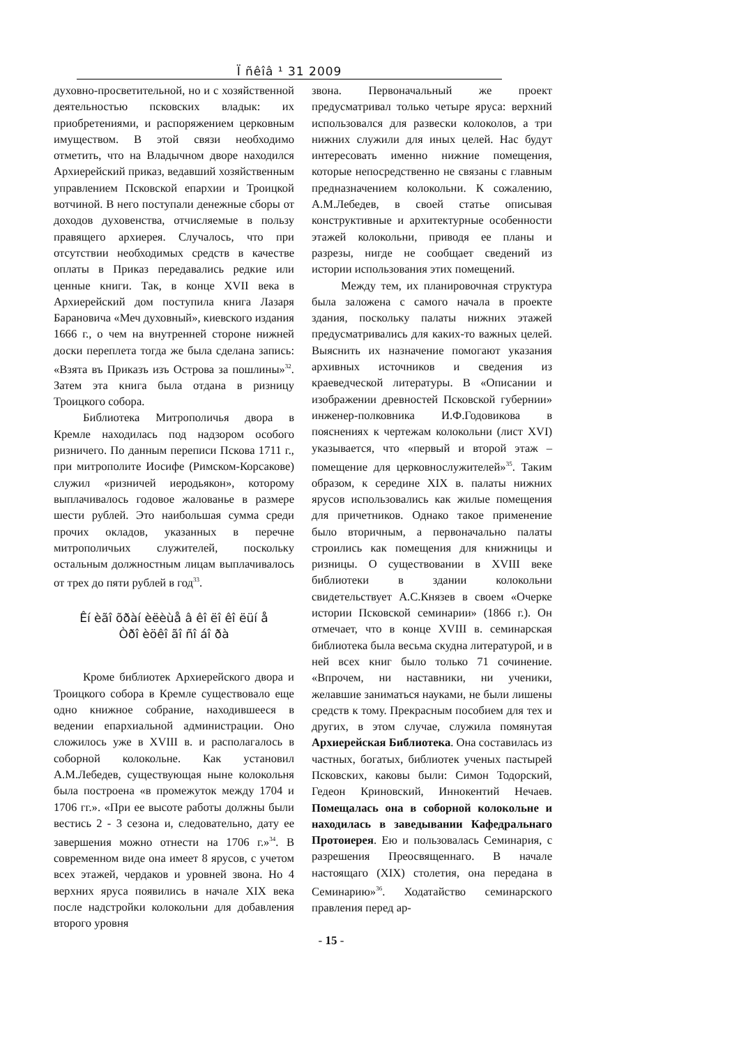Ї ñêîâ ¹ 31 2009
духовно-просветительной, но и с хозяйственной деятельностью псковских владык: их приобретениями, и распоряжением церковным имуществом. В этой связи необходимо отметить, что на Владычном дворе находился Архиерейский приказ, ведавший хозяйственным управлением Псковской епархии и Троицкой вотчиной. В него поступали денежные сборы от доходов духовенства, отчисляемые в пользу правящего архиерея. Случалось, что при отсутствии необходимых средств в качестве оплаты в Приказ передавались редкие или ценные книги. Так, в конце XVII века в Архиерейский дом поступила книга Лазаря Барановича «Меч духовный», киевского издания 1666 г., о чем на внутренней стороне нижней доски переплета тогда же была сделана запись: «Взята въ Приказъ изъ Острова за пошлины»<sup>32</sup>. Затем эта книга была отдана в ризницу Троицкого собора.
Библиотека Митрополичья двора в Кремле находилась под надзором особого ризничего. По данным переписи Пскова 1711 г., при митрополите Иосифе (Римском-Корсакове) служил «ризничей иеродьякон», которому выплачивалось годовое жалованье в размере шести рублей. Это наибольшая сумма среди прочих окладов, указанных в перечне митрополичьих служителей, поскольку остальным должностным лицам выплачивалось от трех до пяти рублей в год<sup>33</sup>.
Êí èãî õðàí èëèùå â êî ëî êî ëüí å
Òðî èöêî ãî ñî áî ðà
Кроме библиотек Архиерейского двора и Троицкого собора в Кремле существовало еще одно книжное собрание, находившееся в ведении епархиальной администрации. Оно сложилось уже в XVIII в. и располагалось в соборной колокольне. Как установил А.М.Лебедев, существующая ныне колокольня была построена «в промежуток между 1704 и 1706 гг.». «При ее высоте работы должны были вестись 2 - 3 сезона и, следовательно, дату ее завершения можно отнести на 1706 г.»<sup>34</sup>. В современном виде она имеет 8 ярусов, с учетом всех этажей, чердаков и уровней звона. Но 4 верхних яруса появились в начале XIX века после надстройки колокольни для добавления второго уровня
звона. Первоначальный же проект предусматривал только четыре яруса: верхний использовался для развески колоколов, а три нижних служили для иных целей. Нас будут интересовать именно нижние помещения, которые непосредственно не связаны с главным предназначением колокольни. К сожалению, А.М.Лебедев, в своей статье описывая конструктивные и архитектурные особенности этажей колокольни, приводя ее планы и разрезы, нигде не сообщает сведений из истории использования этих помещений.
Между тем, их планировочная структура была заложена с самого начала в проекте здания, поскольку палаты нижних этажей предусматривались для каких-то важных целей. Выяснить их назначение помогают указания архивных источников и сведения из краеведческой литературы. В «Описании и изображении древностей Псковской губернии» инженер-полковника И.Ф.Годовикова в пояснениях к чертежам колокольни (лист XVI) указывается, что «первый и второй этаж – помещение для церковнослужителей»<sup>35</sup>. Таким образом, к середине XIX в. палаты нижних ярусов использовались как жилые помещения для причетников. Однако такое применение было вторичным, а первоначально палаты строились как помещения для книжницы и ризницы. О существовании в XVIII веке библиотеки в здании колокольни свидетельствует А.С.Князев в своем «Очерке истории Псковской семинарии» (1866 г.). Он отмечает, что в конце XVIII в. семинарская библиотека была весьма скудна литературой, и в ней всех книг было только 71 сочинение. «Впрочем, ни наставники, ни ученики, желавшие заниматься науками, не были лишены средств к тому. Прекрасным пособием для тех и других, в этом случае, служила помянутая Архиерейская Библиотека. Она составилась из частных, богатых, библиотек ученых пастырей Псковских, каковы были: Симон Тодорский, Гедеон Криновский, Иннокентий Нечаев. Помещалась она в соборной колокольне и находилась в заведывании Кафедральнаго Протоиерея. Ею и пользовалась Семинария, с разрешения Преосвященнаго. В начале настоящаго (XIX) столетия, она передана в Семинарию»<sup>36</sup>. Ходатайство семинарского правления перед ар-
- 15 -